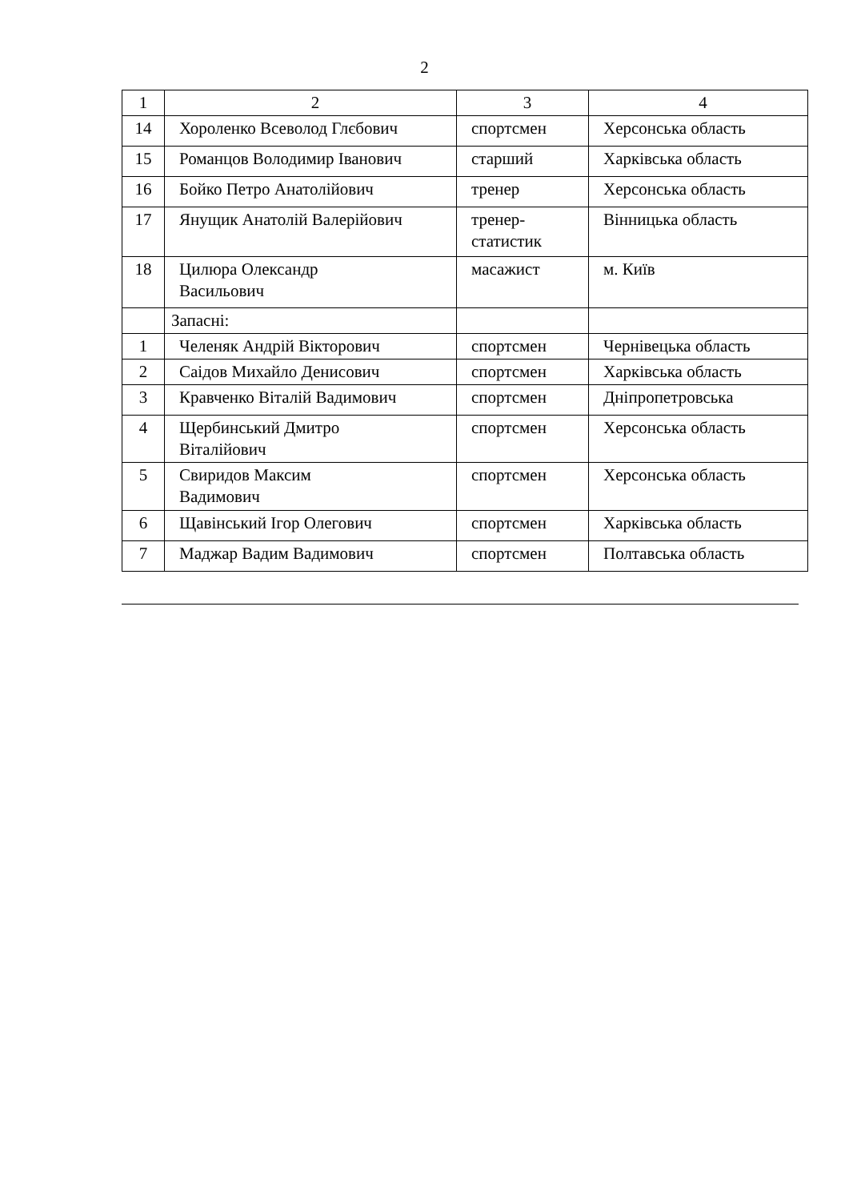2
| 1 | 2 | 3 | 4 |
| 14 | Хороленко Всеволод Глєбович | спортсмен | Херсонська область |
| 15 | Романцов Володимир Іванович | старший | Харківська область |
| 16 | Бойко Петро Анатолійович | тренер | Херсонська область |
| 17 | Янущик Анатолій Валерійович | тренер- статистик | Вінницька область |
| 18 | Цилюра Олександр Васильович | масажист | м. Київ |
| | Запасні: | | |
| 1 | Челеняк Андрій Вікторович | спортсмен | Чернівецька область |
| 2 | Саідов Михайло Денисович | спортсмен | Харківська область |
| 3 | Кравченко Віталій Вадимович | спортсмен | Дніпропетровська |
| 4 | Щербинський Дмитро Віталійович | спортсмен | Херсонська область |
| 5 | Свиридов Максим Вадимович | спортсмен | Херсонська область |
| 6 | Щавінський Ігор Олегович | спортсмен | Харківська область |
| 7 | Маджар Вадим Вадимович | спортсмен | Полтавська область |